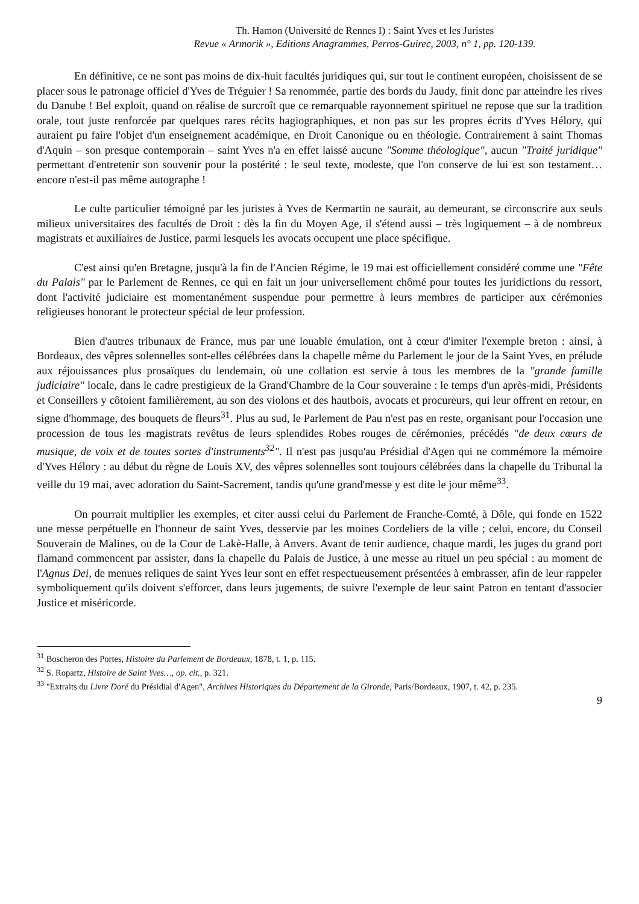Th. Hamon (Université de Rennes I) : Saint Yves et les Juristes
Revue « Armorik », Editions Anagrammes, Perros-Guirec, 2003, n° 1, pp. 120-139.
En définitive, ce ne sont pas moins de dix-huit facultés juridiques qui, sur tout le continent européen, choisissent de se placer sous le patronage officiel d'Yves de Tréguier ! Sa renommée, partie des bords du Jaudy, finit donc par atteindre les rives du Danube ! Bel exploit, quand on réalise de surcroît que ce remarquable rayonnement spirituel ne repose que sur la tradition orale, tout juste renforcée par quelques rares récits hagiographiques, et non pas sur les propres écrits d'Yves Hélory, qui auraient pu faire l'objet d'un enseignement académique, en Droit Canonique ou en théologie. Contrairement à saint Thomas d'Aquin – son presque contemporain – saint Yves n'a en effet laissé aucune "Somme théologique", aucun "Traité juridique" permettant d'entretenir son souvenir pour la postérité : le seul texte, modeste, que l'on conserve de lui est son testament… encore n'est-il pas même autographe !
Le culte particulier témoigné par les juristes à Yves de Kermartin ne saurait, au demeurant, se circonscrire aux seuls milieux universitaires des facultés de Droit : dès la fin du Moyen Age, il s'étend aussi – très logiquement – à de nombreux magistrats et auxiliaires de Justice, parmi lesquels les avocats occupent une place spécifique.
C'est ainsi qu'en Bretagne, jusqu'à la fin de l'Ancien Régime, le 19 mai est officiellement considéré comme une "Fête du Palais" par le Parlement de Rennes, ce qui en fait un jour universellement chômé pour toutes les juridictions du ressort, dont l'activité judiciaire est momentanément suspendue pour permettre à leurs membres de participer aux cérémonies religieuses honorant le protecteur spécial de leur profession.
Bien d'autres tribunaux de France, mus par une louable émulation, ont à cœur d'imiter l'exemple breton : ainsi, à Bordeaux, des vêpres solennelles sont-elles célébrées dans la chapelle même du Parlement le jour de la Saint Yves, en prélude aux réjouissances plus prosaïques du lendemain, où une collation est servie à tous les membres de la "grande famille judiciaire" locale, dans le cadre prestigieux de la Grand'Chambre de la Cour souveraine : le temps d'un après-midi, Présidents et Conseillers y côtoient familièrement, au son des violons et des hautbois, avocats et procureurs, qui leur offrent en retour, en signe d'hommage, des bouquets de fleurs<sup>31</sup>. Plus au sud, le Parlement de Pau n'est pas en reste, organisant pour l'occasion une procession de tous les magistrats revêtus de leurs splendides Robes rouges de cérémonies, précédés "de deux cœurs de musique, de voix et de toutes sortes d'instruments<sup>32</sup>". Il n'est pas jusqu'au Présidial d'Agen qui ne commémore la mémoire d'Yves Hélory : au début du règne de Louis XV, des vêpres solennelles sont toujours célébrées dans la chapelle du Tribunal la veille du 19 mai, avec adoration du Saint-Sacrement, tandis qu'une grand'messe y est dite le jour même<sup>33</sup>.
On pourrait multiplier les exemples, et citer aussi celui du Parlement de Franche-Comté, à Dôle, qui fonde en 1522 une messe perpétuelle en l'honneur de saint Yves, desservie par les moines Cordeliers de la ville ; celui, encore, du Conseil Souverain de Malines, ou de la Cour de Lakè-Halle, à Anvers. Avant de tenir audience, chaque mardi, les juges du grand port flamand commencent par assister, dans la chapelle du Palais de Justice, à une messe au rituel un peu spécial : au moment de l'Agnus Dei, de menues reliques de saint Yves leur sont en effet respectueusement présentées à embrasser, afin de leur rappeler symboliquement qu'ils doivent s'efforcer, dans leurs jugements, de suivre l'exemple de leur saint Patron en tentant d'associer Justice et miséricorde.
<sup>31</sup> Boscheron des Portes, Histoire du Parlement de Bordeaux, 1878, t. 1, p. 115.
<sup>32</sup> S. Ropartz, Histoire de Saint Yves…, op. cit., p. 321.
<sup>33</sup> "Extraits du Livre Doré du Présidial d'Agen", Archives Historiques du Département de la Gironde, Paris/Bordeaux, 1907, t. 42, p. 235.
9